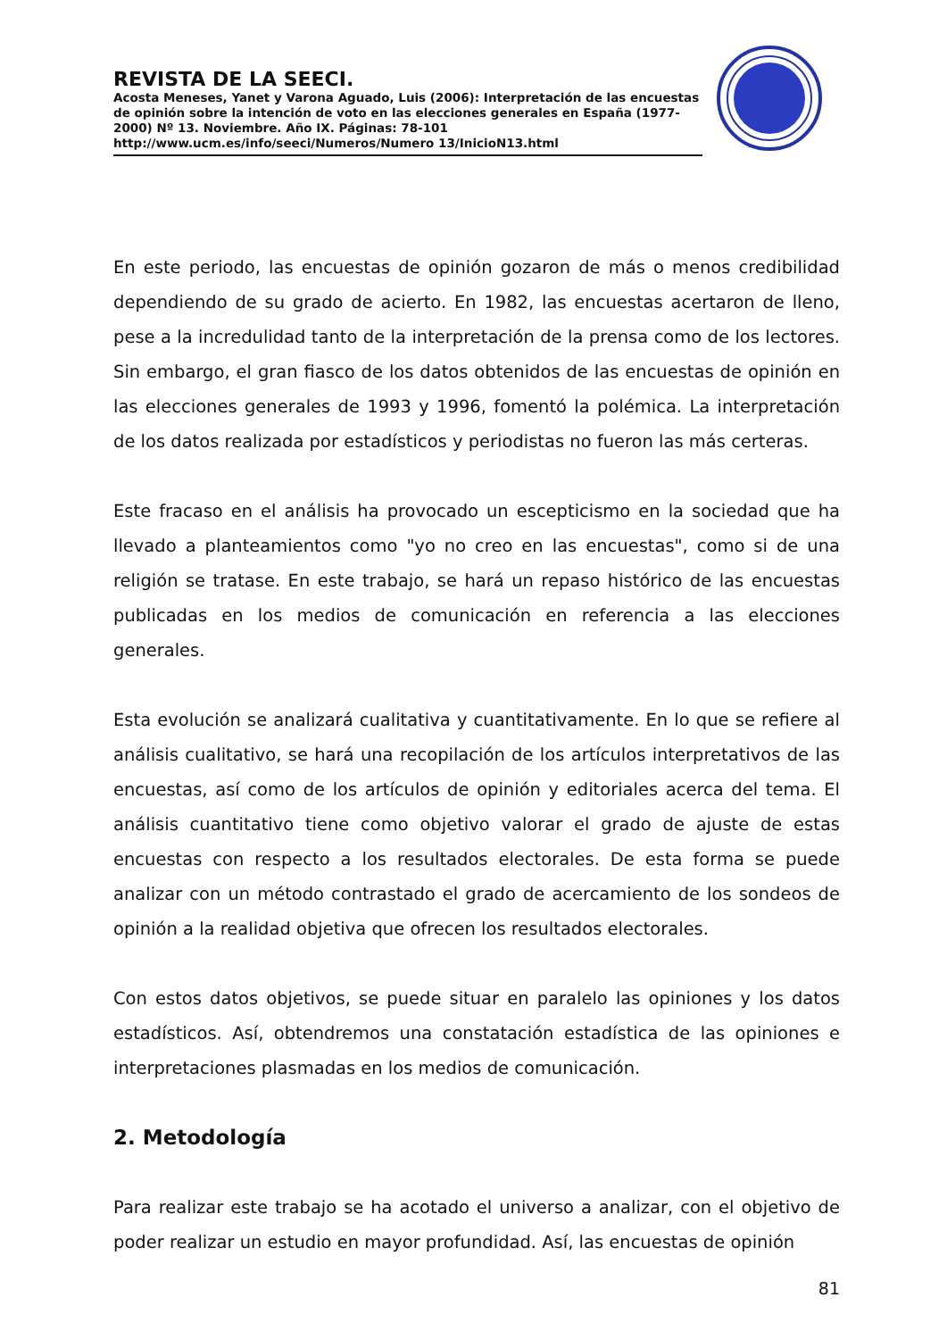REVISTA DE LA SEECI.
Acosta Meneses, Yanet y Varona Aguado, Luis (2006): Interpretación de las encuestas de opinión sobre la intención de voto en las elecciones generales en España (1977-2000) Nº 13. Noviembre. Año IX. Páginas: 78-101 http://www.ucm.es/info/seeci/Numeros/Numero 13/InicioN13.html
En este periodo, las encuestas de opinión gozaron de más o menos credibilidad dependiendo de su grado de acierto. En 1982, las encuestas acertaron de lleno, pese a la incredulidad tanto de la interpretación de la prensa como de los lectores. Sin embargo, el gran fiasco de los datos obtenidos de las encuestas de opinión en las elecciones generales de 1993 y 1996, fomentó la polémica. La interpretación de los datos realizada por estadísticos y periodistas no fueron las más certeras.
Este fracaso en el análisis ha provocado un escepticismo en la sociedad que ha llevado a planteamientos como "yo no creo en las encuestas", como si de una religión se tratase. En este trabajo, se hará un repaso histórico de las encuestas publicadas en los medios de comunicación en referencia a las elecciones generales.
Esta evolución se analizará cualitativa y cuantitativamente. En lo que se refiere al análisis cualitativo, se hará una recopilación de los artículos interpretativos de las encuestas, así como de los artículos de opinión y editoriales acerca del tema. El análisis cuantitativo tiene como objetivo valorar el grado de ajuste de estas encuestas con respecto a los resultados electorales. De esta forma se puede analizar con un método contrastado el grado de acercamiento de los sondeos de opinión a la realidad objetiva que ofrecen los resultados electorales.
Con estos datos objetivos, se puede situar en paralelo las opiniones y los datos estadísticos. Así, obtendremos una constatación estadística de las opiniones e interpretaciones plasmadas en los medios de comunicación.
2. Metodología
Para realizar este trabajo se ha acotado el universo a analizar, con el objetivo de poder realizar un estudio en mayor profundidad. Así, las encuestas de opinión
81